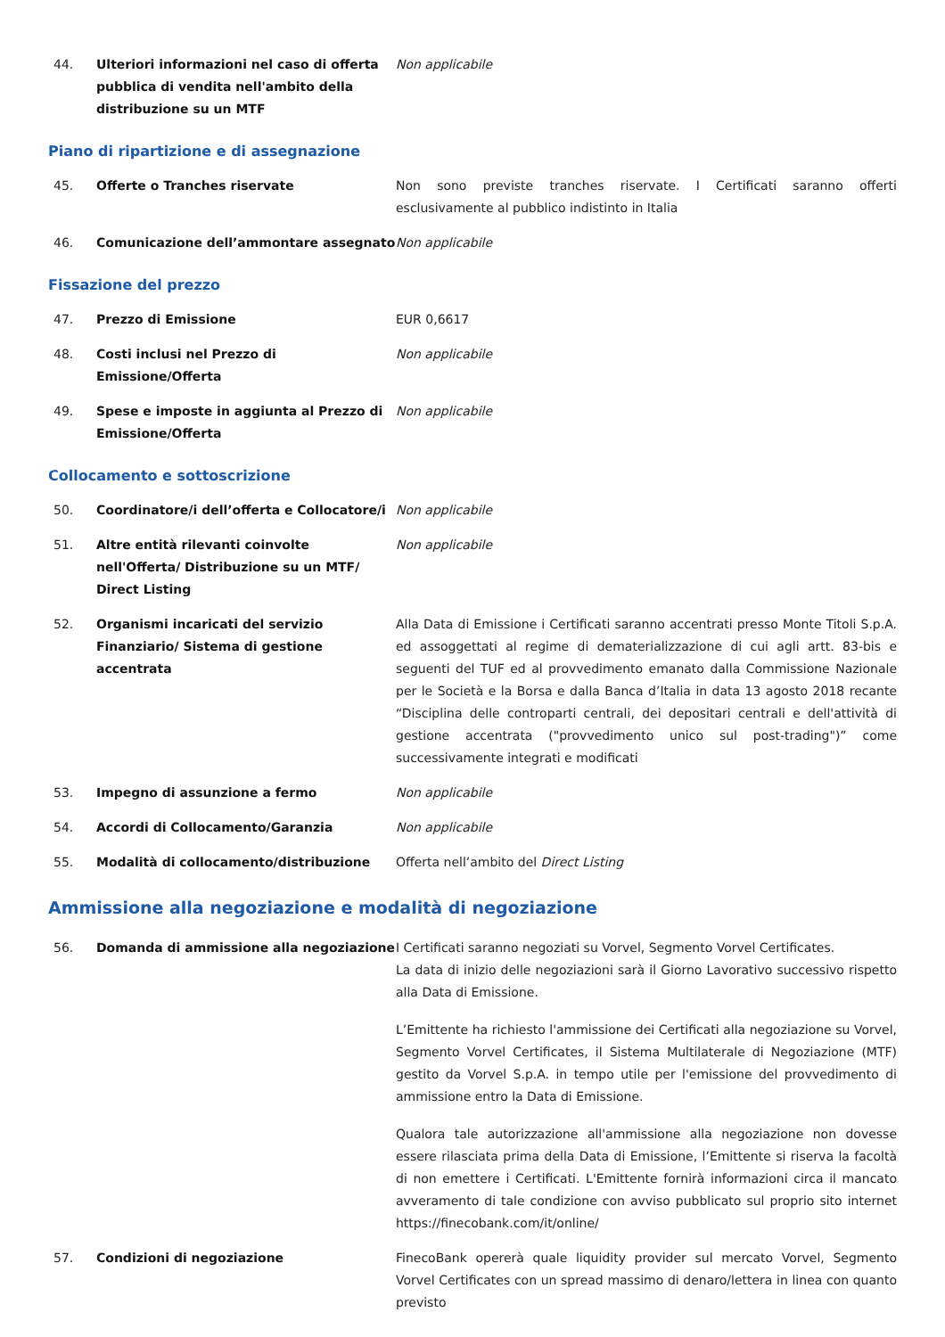44. Ulteriori informazioni nel caso di offerta pubblica di vendita nell'ambito della distribuzione su un MTF
Non applicabile
Piano di ripartizione e di assegnazione
45. Offerte o Tranches riservate Non sono previste tranches riservate. I Certificati saranno offerti esclusivamente al pubblico indistinto in Italia
46. Comunicazione dell’ammontare assegnato Non applicabile
Fissazione del prezzo
47. Prezzo di Emissione EUR 0,6617
48. Costi inclusi nel Prezzo di Emissione/Offerta
Non applicabile
49. Spese e imposte in aggiunta al Prezzo di Emissione/Offerta
Non applicabile
Collocamento e sottoscrizione
50. Coordinatore/i dell’offerta e Collocatore/i
Non applicabile
51. Altre entità rilevanti coinvolte nell'Offerta/ Distribuzione su un MTF/ Direct Listing
Non applicabile
52. Organismi incaricati del servizio Finanziario/ Sistema di gestione accentrata
Alla Data di Emissione i Certificati saranno accentrati presso Monte Titoli S.p.A. ed assoggettati al regime di dematerializzazione di cui agli artt. 83-bis e seguenti del TUF ed al provvedimento emanato dalla Commissione Nazionale per le Società e la Borsa e dalla Banca d’Italia in data 13 agosto 2018 recante “Disciplina delle controparti centrali, dei depositari centrali e dell'attività di gestione accentrata ("provvedimento unico sul post-trading")” come successivamente integrati e modificati
53. Impegno di assunzione a fermo Non applicabile
54. Accordi di Collocamento/Garanzia Non applicabile
55. Modalità di collocamento/distribuzione Offerta nell’ambito del Direct Listing
Ammissione alla negoziazione e modalità di negoziazione
56. Domanda di ammissione alla negoziazione I Certificati saranno negoziati su Vorvel, Segmento Vorvel Certificates.
La data di inizio delle negoziazioni sarà il Giorno Lavorativo successivo rispetto alla Data di Emissione.
L’Emittente ha richiesto l'ammissione dei Certificati alla negoziazione su Vorvel, Segmento Vorvel Certificates, il Sistema Multilaterale di Negoziazione (MTF) gestito da Vorvel S.p.A. in tempo utile per l'emissione del provvedimento di ammissione entro la Data di Emissione.
Qualora tale autorizzazione all'ammissione alla negoziazione non dovesse essere rilasciata prima della Data di Emissione, l’Emittente si riserva la facoltà di non emettere i Certificati. L'Emittente fornirà informazioni circa il mancato avveramento di tale condizione con avviso pubblicato sul proprio sito internet https://finecobank.com/it/online/
57. Condizioni di negoziazione FinecoBank opererà quale liquidity provider sul mercato Vorvel, Segmento Vorvel Certificates con un spread massimo di denaro/lettera in linea con quanto previsto